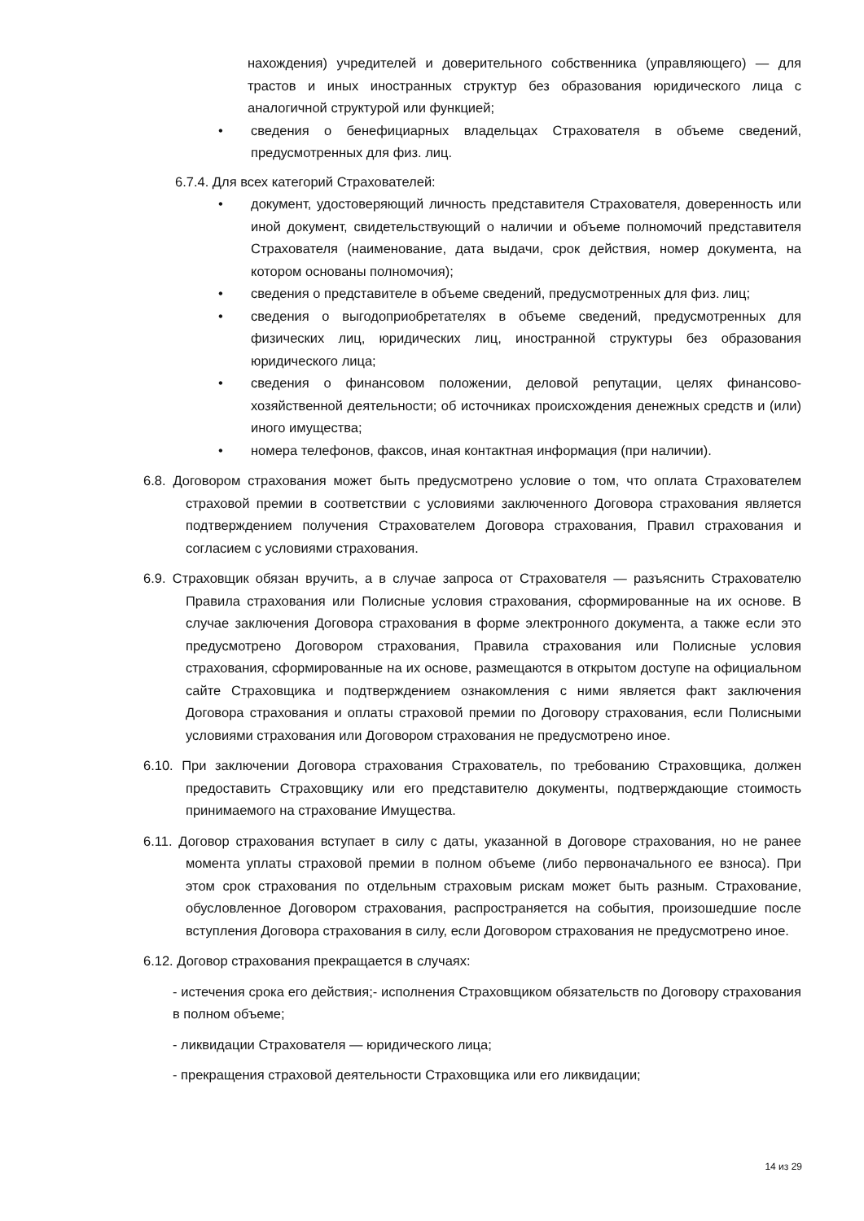нахождения) учредителей и доверительного собственника (управляющего) — для трастов и иных иностранных структур без образования юридического лица с аналогичной структурой или функцией;
• сведения о бенефициарных владельцах Страхователя в объеме сведений, предусмотренных для физ. лиц.
6.7.4. Для всех категорий Страхователей:
• документ, удостоверяющий личность представителя Страхователя, доверенность или иной документ, свидетельствующий о наличии и объеме полномочий представителя Страхователя (наименование, дата выдачи, срок действия, номер документа, на котором основаны полномочия);
• сведения о представителе в объеме сведений, предусмотренных для физ. лиц;
• сведения о выгодоприобретателях в объеме сведений, предусмотренных для физических лиц, юридических лиц, иностранной структуры без образования юридического лица;
• сведения о финансовом положении, деловой репутации, целях финансово-хозяйственной деятельности; об источниках происхождения денежных средств и (или) иного имущества;
• номера телефонов, факсов, иная контактная информация (при наличии).
6.8. Договором страхования может быть предусмотрено условие о том, что оплата Страхователем страховой премии в соответствии с условиями заключенного Договора страхования является подтверждением получения Страхователем Договора страхования, Правил страхования и согласием с условиями страхования.
6.9. Страховщик обязан вручить, а в случае запроса от Страхователя — разъяснить Страхователю Правила страхования или Полисные условия страхования, сформированные на их основе. В случае заключения Договора страхования в форме электронного документа, а также если это предусмотрено Договором страхования, Правила страхования или Полисные условия страхования, сформированные на их основе, размещаются в открытом доступе на официальном сайте Страховщика и подтверждением ознакомления с ними является факт заключения Договора страхования и оплаты страховой премии по Договору страхования, если Полисными условиями страхования или Договором страхования не предусмотрено иное.
6.10. При заключении Договора страхования Страхователь, по требованию Страховщика, должен предоставить Страховщику или его представителю документы, подтверждающие стоимость принимаемого на страхование Имущества.
6.11. Договор страхования вступает в силу с даты, указанной в Договоре страхования, но не ранее момента уплаты страховой премии в полном объеме (либо первоначального ее взноса). При этом срок страхования по отдельным страховым рискам может быть разным. Страхование, обусловленное Договором страхования, распространяется на события, произошедшие после вступления Договора страхования в силу, если Договором страхования не предусмотрено иное.
6.12. Договор страхования прекращается в случаях:
- истечения срока его действия;- исполнения Страховщиком обязательств по Договору страхования в полном объеме;
- ликвидации Страхователя — юридического лица;
- прекращения страховой деятельности Страховщика или его ликвидации;
14 из 29